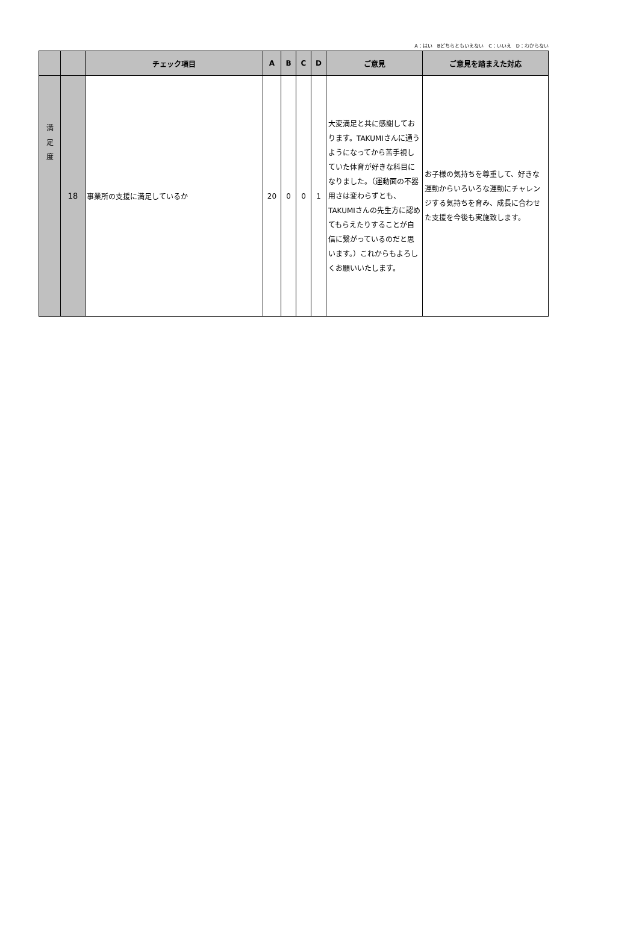A：はい　Bどちらともいえない　C：いいえ　D：わからない
| | | チェック項目 | A | B | C | D | ご意見 | ご意見を踏まえた対応 |
| --- | --- | --- | --- | --- | --- | --- | --- | --- |
| 満 足 度 | 18 | 事業所の支援に満足しているか | 20 | 0 | 0 | 1 | 大変満足と共に感謝しております。TAKUMIさんに通うようになってから苦手視していた体育が好きな科目になりました。（運動面の不器用さは変わらずとも、TAKUMIさんの先生方に認めてもらえたりすることが自信に繋がっているのだと思います。）これからもよろしくお願いいたします。 | お子様の気持ちを尊重して、好きな運動からいろいろな運動にチャレンジする気持ちを育み、成長に合わせた支援を今後も実施致します。 |